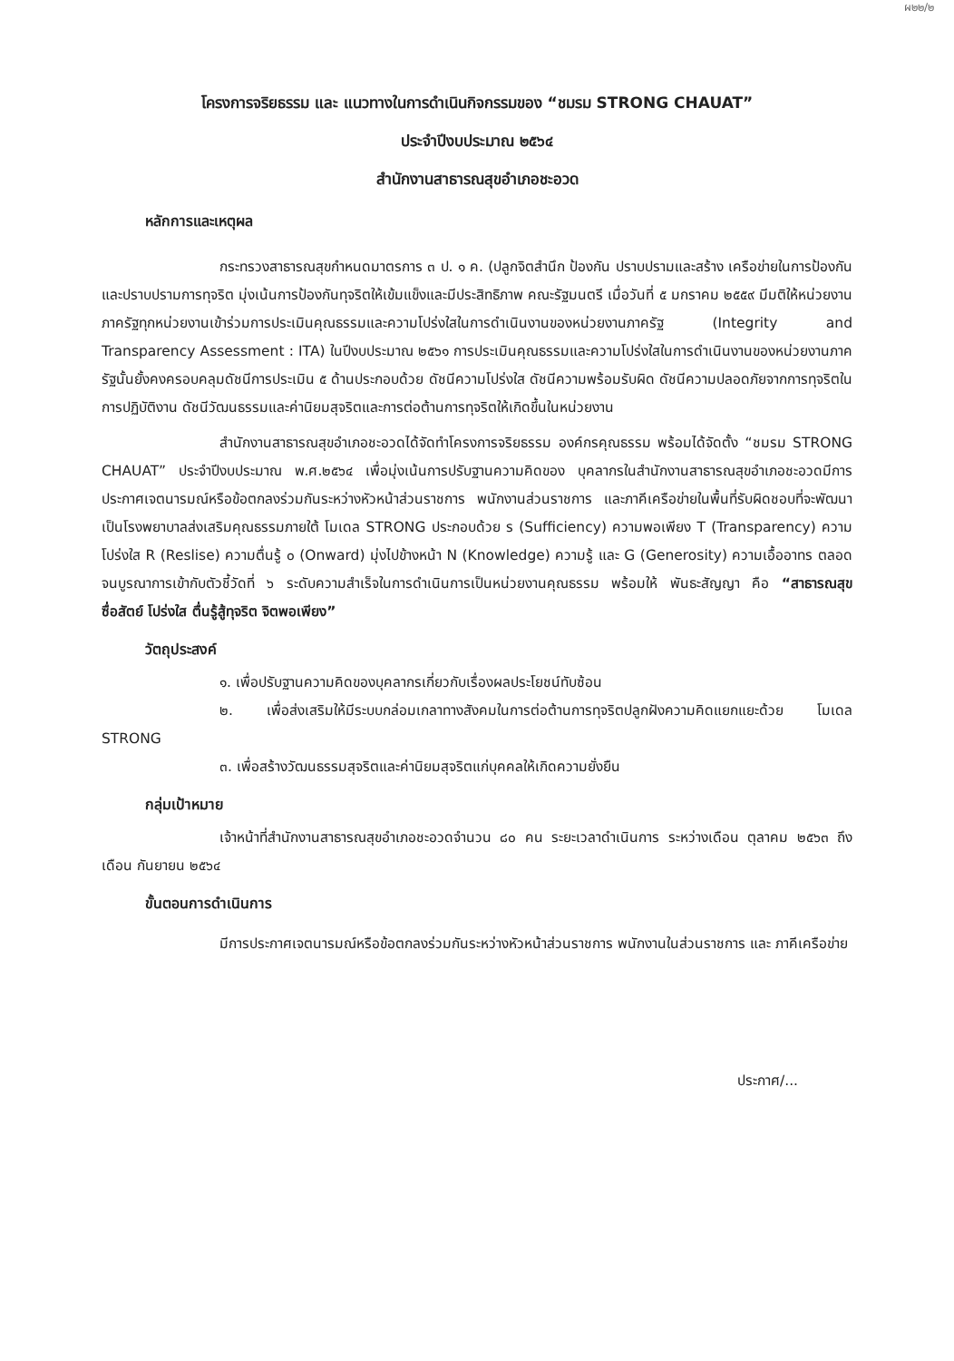ผ๒๒/๒
โครงการจริยธรรม และ แนวทางในการดำเนินกิจกรรมของ “ชมรม STRONG CHAUAT”
ประจำปีงบประมาณ ๒๕๖๔
สำนักงานสาธารณสุขอำเภอชะอวด
หลักการและเหตุผล
กระทรวงสาธารณสุขกำหนดมาตรการ ๓ ป. ๑ ค. (ปลูกจิตสำนึก ป้องกัน ปราบปรามและสร้าง เครือข่ายในการป้องกันและปราบปรามการทุจริต มุ่งเน้นการป้องกันทุจริตให้เข้มแข็งและมีประสิทธิภาพ คณะรัฐมนตรี เมื่อวันที่ ๕ มกราคม ๒๕๕๙ มีมติให้หน่วยงานภาครัฐทุกหน่วยงานเข้าร่วมการประเมินคุณธรรมและความโปร่งใสในการดำเนินงานของหน่วยงานภาครัฐ (Integrity and Transparency Assessment : ITA) ในปีงบประมาณ ๒๕๖๑ การประเมินคุณธรรมและความโปร่งใสในการดำเนินงานของหน่วยงานภาครัฐนั้นยั้งคงครอบคลุมดัชนีการประเมิน ๕ ด้านประกอบด้วย ดัชนีความโปร่งใส ดัชนีความพร้อมรับผิด ดัชนีความปลอดภัยจากการทุจริตในการปฏิบัติงาน ดัชนีวัฒนธรรมและค่านิยมสุจริตและการต่อต้านการทุจริตให้เกิดขึ้นในหน่วยงาน
สำนักงานสาธารณสุขอำเภอชะอวดได้จัดทำโครงการจริยธรรม องค์กรคุณธรรม พร้อมได้จัดตั้ง “ชมรม STRONG CHAUAT” ประจำปีงบประมาณ พ.ศ.๒๕๖๔ เพื่อมุ่งเน้นการปรับฐานความคิดของ บุคลากรในสำนักงานสาธารณสุขอำเภอชะอวดมีการประกาศเจตนารมณ์หรือข้อตกลงร่วมกันระหว่างหัวหน้าส่วนราชการ พนักงานส่วนราชการ และภาคีเครือข่ายในพื้นที่รับผิดชอบที่จะพัฒนาเป็นโรงพยาบาลส่งเสริมคุณธรรมภายใต้ โมเดล STRONG ประกอบด้วย ร (Sufficiency) ความพอเพียง T (Transparency) ความโปร่งใส R (Reslise) ความตื่นรู้ ๐ (Onward) มุ่งไปข้างหน้า N (Knowledge) ความรู้ และ G (Generosity) ความเอื้ออาทร ตลอดจนบูรณาการเข้ากับตัวชี้วัดที่ ๖ ระดับความสำเร็จในการดำเนินการเป็นหน่วยงานคุณธรรม พร้อมให้ พันธะสัญญา คือ “สาธารณสุข ซื่อสัตย์ โปร่งใส ตื่นรู้สู้ทุจริต จิตพอเพียง”
วัตถุประสงค์
๑. เพื่อปรับฐานความคิดของบุคลากรเกี่ยวกับเรื่องผลประโยชน์ทับซ้อน
๒. เพื่อส่งเสริมให้มีระบบกล่อมเกลาทางสังคมในการต่อต้านการทุจริตปลูกฝังความคิดแยกแยะด้วย โมเดล STRONG
๓. เพื่อสร้างวัฒนธรรมสุจริตและค่านิยมสุจริตแก่บุคคลให้เกิดความยั่งยืน
กลุ่มเป้าหมาย
เจ้าหน้าที่สำนักงานสาธารณสุขอำเภอชะอวดจำนวน ๘๐ คน ระยะเวลาดำเนินการ ระหว่างเดือน ตุลาคม ๒๕๖๓ ถึงเดือน กันยายน ๒๕๖๔
ขั้นตอนการดำเนินการ
มีการประกาศเจตนารมณ์หรือข้อตกลงร่วมกันระหว่างหัวหน้าส่วนราชการ พนักงานในส่วนราชการ และ ภาคีเครือข่าย
ประกาศ/...